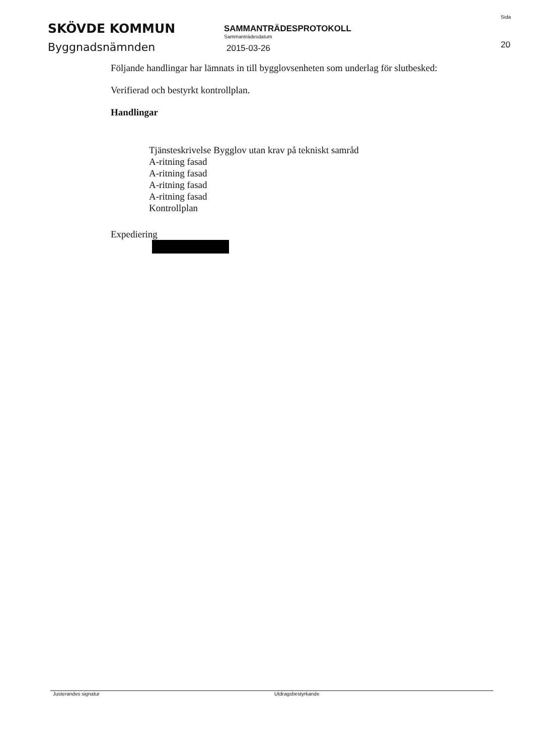SKÖVDE KOMMUN
Byggnadsnämnden
SAMMANTRÄDESPROTOKOLL
Sammanträdesdatum
2015-03-26
Sida
20
Följande handlingar har lämnats in till bygglovsenheten som underlag för slutbesked:
Verifierad och bestyrkt kontrollplan.
Handlingar
Tjänsteskrivelse Bygglov utan krav på tekniskt samråd
A-ritning fasad
A-ritning fasad
A-ritning fasad
A-ritning fasad
Kontrollplan
Expediering
Justerandes signatur Utdragsbestyrkande